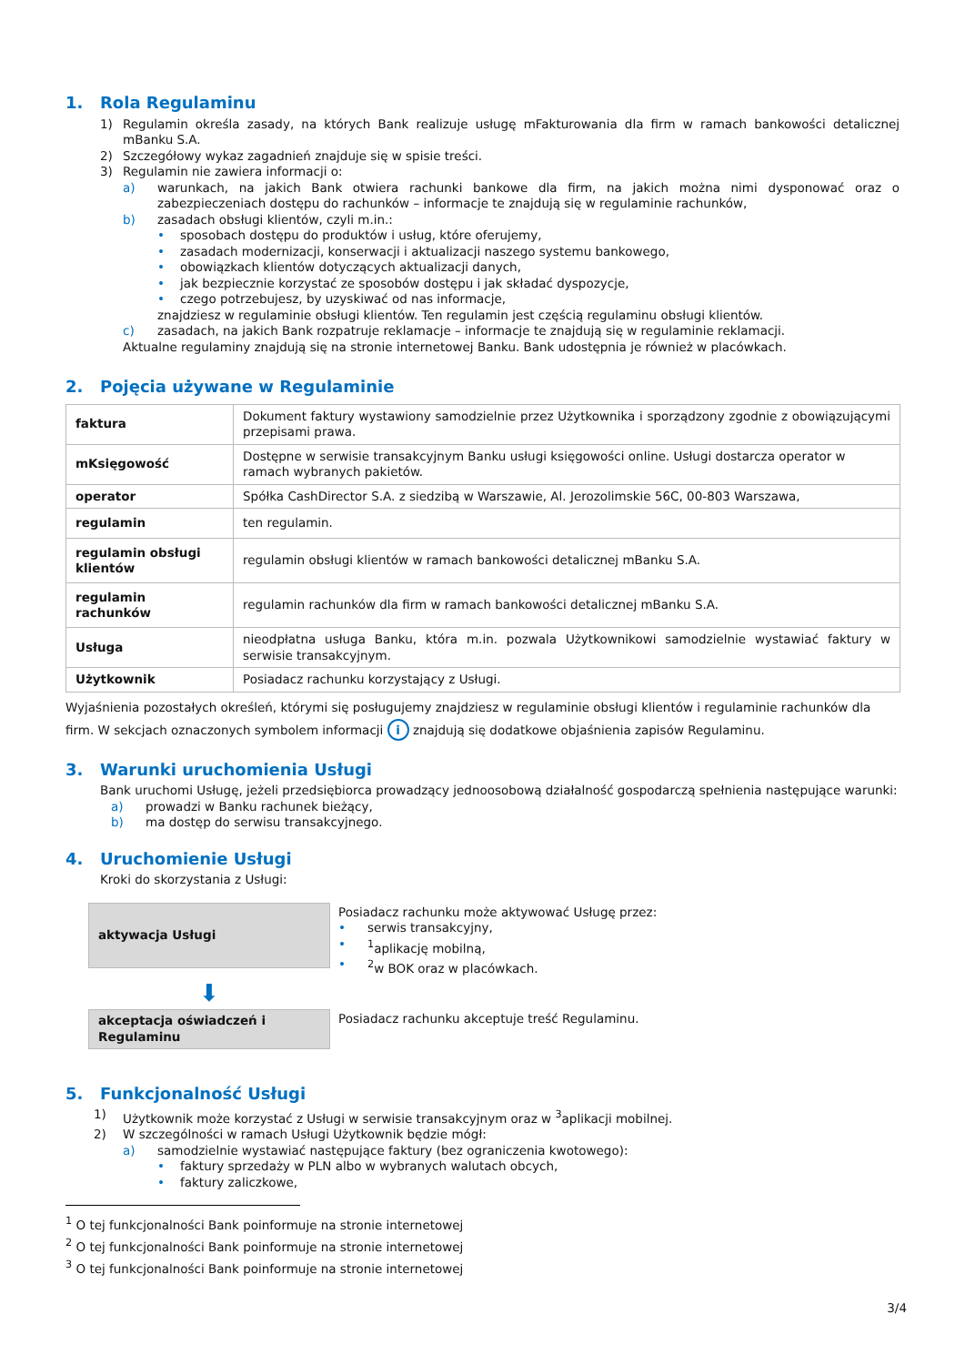1. Rola Regulaminu
1) Regulamin określa zasady, na których Bank realizuje usługę mFakturowania dla firm w ramach bankowości detalicznej mBanku S.A.
2) Szczegółowy wykaz zagadnień znajduje się w spisie treści.
3) Regulamin nie zawiera informacji o:
a) warunkach, na jakich Bank otwiera rachunki bankowe dla firm, na jakich można nimi dysponować oraz o zabezpieczeniach dostępu do rachunków – informacje te znajdują się w regulaminie rachunków,
b) zasadach obsługi klientów, czyli m.in.:
• sposobach dostępu do produktów i usług, które oferujemy,
• zasadach modernizacji, konserwacji i aktualizacji naszego systemu bankowego,
• obowiązkach klientów dotyczących aktualizacji danych,
• jak bezpiecznie korzystać ze sposobów dostępu i jak składać dyspozycje,
• czego potrzebujesz, by uzyskiwać od nas informacje,
znajdziesz w regulaminie obsługi klientów. Ten regulamin jest częścią regulaminu obsługi klientów.
c) zasadach, na jakich Bank rozpatruje reklamacje – informacje te znajdują się w regulaminie reklamacji.
Aktualne regulaminy znajdują się na stronie internetowej Banku. Bank udostępnia je również w placówkach.
2. Pojęcia używane w Regulaminie
| faktura | Dokument faktury wystawiony samodzielnie przez Użytkownika i sporządzony zgodnie z obowiązującymi przepisami prawa. |
| mKsięgowość | Dostępne w serwisie transakcyjnym Banku usługi księgowości online. Usługi dostarcza operator w ramach wybranych pakietów. |
| operator | Spółka CashDirector S.A. z siedzibą w Warszawie, Al. Jerozolimskie 56C, 00-803 Warszawa, |
| regulamin | ten regulamin. |
| regulamin obsługi klientów | regulamin obsługi klientów w ramach bankowości detalicznej mBanku S.A. |
| regulamin rachunków | regulamin rachunków dla firm w ramach bankowości detalicznej mBanku S.A. |
| Usługa | nieodpłatna usługa Banku, która m.in. pozwala Użytkownikowi samodzielnie wystawiać faktury w serwisie transakcyjnym. |
| Użytkownik | Posiadacz rachunku korzystający z Usługi. |
Wyjaśnienia pozostałych określeń, którymi się posługujemy znajdziesz w regulaminie obsługi klientów i regulaminie rachunków dla firm. W sekcjach oznaczonych symbolem informacji i znajdują się dodatkowe objaśnienia zapisów Regulaminu.
3. Warunki uruchomienia Usługi
Bank uruchomi Usługę, jeżeli przedsiębiorca prowadzący jednoosobową działalność gospodarczą spełnienia następujące warunki:
a) prowadzi w Banku rachunek bieżący,
b) ma dostęp do serwisu transakcyjnego.
4. Uruchomienie Usługi
Kroki do skorzystania z Usługi:
aktywacja Usługi
Posiadacz rachunku może aktywować Usługę przez:
• serwis transakcyjny,
• <sup>1</sup> aplikację mobilną,
• <sup>2</sup> w BOK oraz w placówkach.
⬇
akceptacja oświadczeń i Regulaminu
Posiadacz rachunku akceptuje treść Regulaminu.
5. Funkcjonalność Usługi
1) Użytkownik może korzystać z Usługi w serwisie transakcyjnym oraz w <sup>3</sup>aplikacji mobilnej.
2) W szczególności w ramach Usługi Użytkownik będzie mógł:
a) samodzielnie wystawiać następujące faktury (bez ograniczenia kwotowego):
• faktury sprzedaży w PLN albo w wybranych walutach obcych,
• faktury zaliczkowe,
<sup>1</sup> O tej funkcjonalności Bank poinformuje na stronie internetowej
<sup>2</sup> O tej funkcjonalności Bank poinformuje na stronie internetowej
<sup>3</sup> O tej funkcjonalności Bank poinformuje na stronie internetowej
3/4